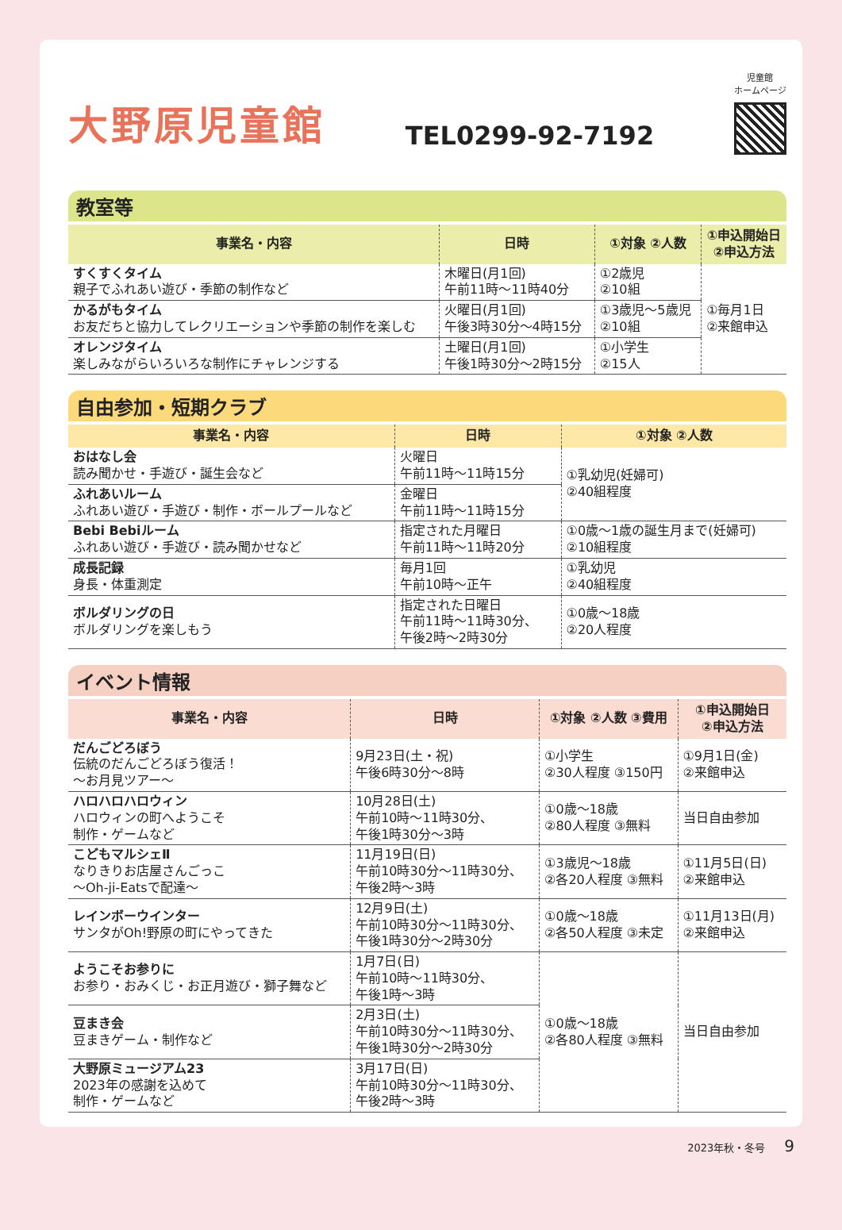大野原児童館
TEL0299-92-7192
児童館
ホームページ
教室等
| 事業名・内容 | 日時 | ①対象 ②人数 | ①申込開始日 ②申込方法 |
| --- | --- | --- | --- |
| すくすくタイム 親子でふれあい遊び・季節の制作など | 木曜日(月1回) 午前11時～11時40分 | ①2歳児 ②10組 | ①毎月1日 ②来館申込 |
| かるがもタイム お友だちと協力してレクリエーションや季節の制作を楽しむ | 火曜日(月1回) 午後3時30分～4時15分 | ①3歳児～5歳児 ②10組 | |
| オレンジタイム 楽しみながらいろいろな制作にチャレンジする | 土曜日(月1回) 午後1時30分～2時15分 | ①小学生 ②15人 | |
自由参加・短期クラブ
| 事業名・内容 | 日時 | ①対象 ②人数 |
| --- | --- | --- |
| おはなし会 読み聞かせ・手遊び・誕生会など | 火曜日 午前11時～11時15分 | ①乳幼児(妊婦可) ②40組程度 |
| ふれあいルーム ふれあい遊び・手遊び・制作・ボールプールなど | 金曜日 午前11時～11時15分 | |
| Bebi Bebiルーム ふれあい遊び・手遊び・読み聞かせなど | 指定された月曜日 午前11時～11時20分 | ①0歳～1歳の誕生月まで(妊婦可) ②10組程度 |
| 成長記録 身長・体重測定 | 毎月1回 午前10時～正午 | ①乳幼児 ②40組程度 |
| ボルダリングの日 ボルダリングを楽しもう | 指定された日曜日 午前11時～11時30分、 午後2時～2時30分 | ①0歳～18歳 ②20人程度 |
イベント情報
| 事業名・内容 | 日時 | ①対象 ②人数 ③費用 | ①申込開始日 ②申込方法 |
| --- | --- | --- | --- |
| だんごどろぼう 伝統のだんごどろぼう復活！ ～お月見ツアー～ | 9月23日(土・祝) 午後6時30分～8時 | ①小学生 ②30人程度 ③150円 | ①9月1日(金) ②来館申込 |
| ハロハロハロウィン ハロウィンの町へようこそ 制作・ゲームなど | 10月28日(土) 午前10時～11時30分、 午後1時30分～3時 | ①0歳～18歳 ②80人程度 ③無料 | 当日自由参加 |
| こどもマルシェⅡ なりきりお店屋さんごっこ ～Oh-ji-Eatsで配達～ | 11月19日(日) 午前10時30分～11時30分、 午後2時～3時 | ①3歳児～18歳 ②各20人程度 ③無料 | ①11月5日(日) ②来館申込 |
| レインボーウインター サンタがOh!野原の町にやってきた | 12月9日(土) 午前10時30分～11時30分、 午後1時30分～2時30分 | ①0歳～18歳 ②各50人程度 ③未定 | ①11月13日(月) ②来館申込 |
| ようこそお参りに お参り・おみくじ・お正月遊び・獅子舞など | 1月7日(日) 午前10時～11時30分、 午後1時～3時 | ①0歳～18歳 ②各80人程度 ③無料 | 当日自由参加 |
| 豆まき会 豆まきゲーム・制作など | 2月3日(土) 午前10時30分～11時30分、 午後1時30分～2時30分 | | |
| 大野原ミュージアム23 2023年の感謝を込めて 制作・ゲームなど | 3月17日(日) 午前10時30分～11時30分、 午後2時～3時 | | |
2023年秋・冬号 9